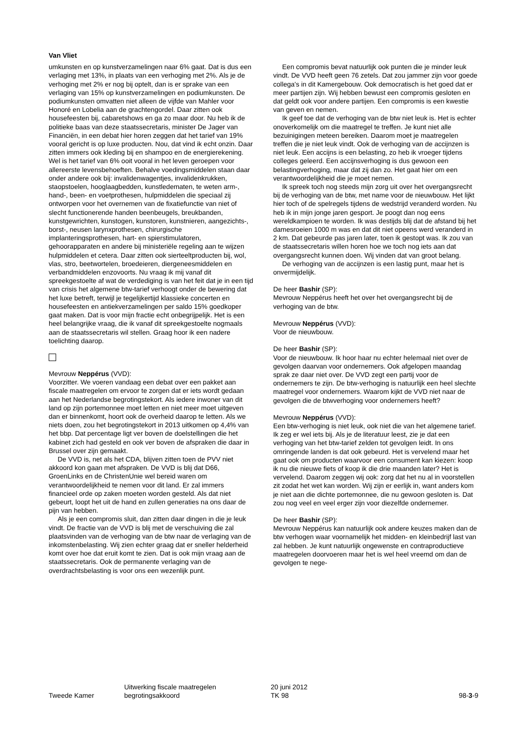Van Vliet
umkunsten en op kunstverzamelingen naar 6% gaat. Dat is dus een verlaging met 13%, in plaats van een verhoging met 2%. Als je de verhoging met 2% er nog bij optelt, dan is er sprake van een verlaging van 15% op kunstverzamelingen en podiumkunsten. De podiumkunsten omvatten niet alleen de vijfde van Mahler voor Honoré en Lobelia aan de grachtengordel. Daar zitten ook housefeesten bij, cabaretshows en ga zo maar door. Nu heb ik de politieke baas van deze staatssecretaris, minister De Jager van Financiën, in een debat hier horen zeggen dat het tarief van 19% vooral gericht is op luxe producten. Nou, dat vind ik echt onzin. Daar zitten immers ook kleding bij en shampoo en de energierekening. Wel is het tarief van 6% ooit vooral in het leven geroepen voor allereerste levensbehoeften. Behalve voedingsmiddelen staan daar onder andere ook bij: invalidenwagentjes, invalidenkrukken, staopstoelen, hooglaagbedden, kunstledematen, te weten arm-, hand-, been- en voetprothesen, hulpmiddelen die speciaal zij ontworpen voor het overnemen van de fixatiefunctie van niet of slecht functionerende handen beenbeugels, breukbanden, kunstgewrichten, kunstogen, kunstoren, kunstnieren, aangezichts-, borst-, neusen larynxprothesen, chirurgische implanteringsprothesen, hart- en spierstimulatoren, gehoorapparaten en andere bij ministeriële regeling aan te wijzen hulpmiddelen et cetera. Daar zitten ook sierteeltproducten bij, wol, vlas, stro, beetwortelen, broedeieren, diergeneesmiddelen en verbandmiddelen enzovoorts. Nu vraag ik mij vanaf dit spreekgestoelte af wat de verdediging is van het feit dat je in een tijd van crisis het algemene btw-tarief verhoogt onder de bewering dat het luxe betreft, terwijl je tegelijkertijd klassieke concerten en housefeesten en antiekverzamelingen per saldo 15% goedkoper gaat maken. Dat is voor mijn fractie echt onbegrijpelijk. Het is een heel belangrijke vraag, die ik vanaf dit spreekgestoelte nogmaals aan de staatssecretaris wil stellen. Graag hoor ik een nadere toelichting daarop.
Mevrouw Neppérus (VVD):
Voorzitter. We voeren vandaag een debat over een pakket aan fiscale maatregelen om ervoor te zorgen dat er iets wordt gedaan aan het Nederlandse begrotingstekort. Als iedere inwoner van dit land op zijn portemonnee moet letten en niet meer moet uitgeven dan er binnenkomt, hoort ook de overheid daarop te letten. Als we niets doen, zou het begrotingstekort in 2013 uitkomen op 4,4% van het bbp. Dat percentage ligt ver boven de doelstellingen die het kabinet zich had gesteld en ook ver boven de afspraken die daar in Brussel over zijn gemaakt.
De VVD is, net als het CDA, blijven zitten toen de PVV niet akkoord kon gaan met afspraken. De VVD is blij dat D66, GroenLinks en de ChristenUnie wel bereid waren om verantwoordelijkheid te nemen voor dit land. Er zal immers financieel orde op zaken moeten worden gesteld. Als dat niet gebeurt, loopt het uit de hand en zullen generaties na ons daar de pijn van hebben.
Als je een compromis sluit, dan zitten daar dingen in die je leuk vindt. De fractie van de VVD is blij met de verschuiving die zal plaatsvinden van de verhoging van de btw naar de verlaging van de inkomstenbelasting. Wij zien echter graag dat er sneller helderheid komt over hoe dat eruit komt te zien. Dat is ook mijn vraag aan de staatssecretaris. Ook de permanente verlaging van de overdrachtsbelasting is voor ons een wezenlijk punt.
Een compromis bevat natuurlijk ook punten die je minder leuk vindt. De VVD heeft geen 76 zetels. Dat zou jammer zijn voor goede collega's in dit Kamergebouw. Ook democratisch is het goed dat er meer partijen zijn. Wij hebben bewust een compromis gesloten en dat geldt ook voor andere partijen. Een compromis is een kwestie van geven en nemen.
Ik geef toe dat de verhoging van de btw niet leuk is. Het is echter onoverkomelijk om die maatregel te treffen. Je kunt niet alle bezuinigingen meteen bereiken. Daarom moet je maatregelen treffen die je niet leuk vindt. Ook de verhoging van de accijnzen is niet leuk. Een accijns is een belasting, zo heb ik vroeger tijdens colleges geleerd. Een accijnsverhoging is dus gewoon een belastingverhoging, maar dat zij dan zo. Het gaat hier om een verantwoordelijkheid die je moet nemen.
Ik spreek toch nog steeds mijn zorg uit over het overgangsrecht bij de verhoging van de btw, met name voor de nieuwbouw. Het lijkt hier toch of de spelregels tijdens de wedstrijd veranderd worden. Nu heb ik in mijn jonge jaren gesport. Je poogt dan nog eens wereldkampioen te worden. Ik was destijds blij dat de afstand bij het damesroeien 1000 m was en dat dit niet opeens werd veranderd in 2 km. Dat gebeurde pas jaren later, toen ik gestopt was. Ik zou van de staatssecretaris willen horen hoe we toch nog iets aan dat overgangsrecht kunnen doen. Wij vinden dat van groot belang.
De verhoging van de accijnzen is een lastig punt, maar het is onvermijdelijk.
De heer Bashir (SP):
Mevrouw Neppérus heeft het over het overgangsrecht bij de verhoging van de btw.
Mevrouw Neppérus (VVD):
Voor de nieuwbouw.
De heer Bashir (SP):
Voor de nieuwbouw. Ik hoor haar nu echter helemaal niet over de gevolgen daarvan voor ondernemers. Ook afgelopen maandag sprak ze daar niet over. De VVD zegt een partij voor de ondernemers te zijn. De btw-verhoging is natuurlijk een heel slechte maatregel voor ondernemers. Waarom kijkt de VVD niet naar de gevolgen die de btwverhoging voor ondernemers heeft?
Mevrouw Neppérus (VVD):
Een btw-verhoging is niet leuk, ook niet die van het algemene tarief. Ik zeg er wel iets bij. Als je de literatuur leest, zie je dat een verhoging van het btw-tarief zelden tot gevolgen leidt. In ons omringende landen is dat ook gebeurd. Het is vervelend maar het gaat ook om producten waarvoor een consument kan kiezen: koop ik nu die nieuwe fiets of koop ik die drie maanden later? Het is vervelend. Daarom zeggen wij ook: zorg dat het nu al in voorstellen zit zodat het wet kan worden. Wij zijn er eerlijk in, want anders kom je niet aan die dichte portemonnee, die nu gewoon gesloten is. Dat zou nog veel en veel erger zijn voor diezelfde ondernemer.
De heer Bashir (SP):
Mevrouw Neppérus kan natuurlijk ook andere keuzes maken dan de btw verhogen waar voornamelijk het midden- en kleinbedrijf last van zal hebben. Je kunt natuurlijk ongewenste en contraproductieve maatregelen doorvoeren maar het is wel heel vreemd om dan de gevolgen te nege-
Tweede Kamer
Uitwerking fiscale maatregelen
begrotingsakkoord
20 juni 2012
TK 98
98-3-9